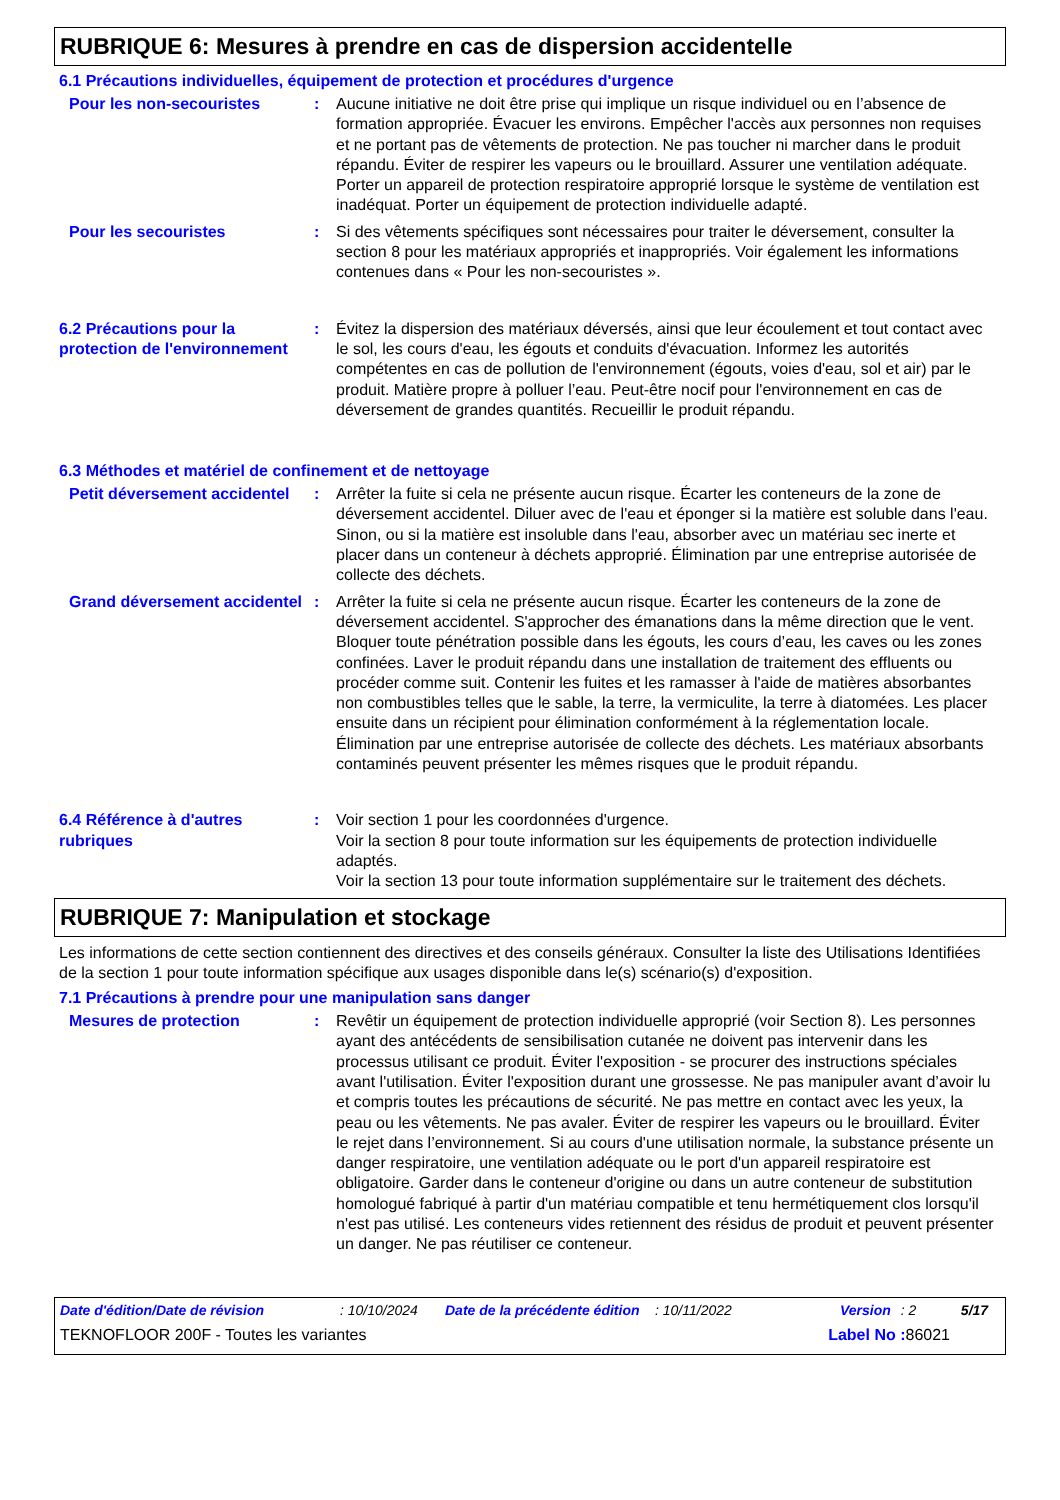RUBRIQUE 6: Mesures à prendre en cas de dispersion accidentelle
6.1 Précautions individuelles, équipement de protection et procédures d'urgence
Pour les non-secouristes : Aucune initiative ne doit être prise qui implique un risque individuel ou en l’absence de formation appropriée. Évacuer les environs. Empêcher l'accès aux personnes non requises et ne portant pas de vêtements de protection. Ne pas toucher ni marcher dans le produit répandu. Éviter de respirer les vapeurs ou le brouillard. Assurer une ventilation adéquate. Porter un appareil de protection respiratoire approprié lorsque le système de ventilation est inadéquat. Porter un équipement de protection individuelle adapté.
Pour les secouristes : Si des vêtements spécifiques sont nécessaires pour traiter le déversement, consulter la section 8 pour les matériaux appropriés et inappropriés. Voir également les informations contenues dans « Pour les non-secouristes ».
6.2 Précautions pour la protection de l'environnement
: Évitez la dispersion des matériaux déversés, ainsi que leur écoulement et tout contact avec le sol, les cours d'eau, les égouts et conduits d'évacuation. Informez les autorités compétentes en cas de pollution de l'environnement (égouts, voies d'eau, sol et air) par le produit. Matière propre à polluer l’eau. Peut-être nocif pour l'environnement en cas de déversement de grandes quantités. Recueillir le produit répandu.
6.3 Méthodes et matériel de confinement et de nettoyage
Petit déversement accidentel
: Arrêter la fuite si cela ne présente aucun risque. Écarter les conteneurs de la zone de déversement accidentel. Diluer avec de l'eau et éponger si la matière est soluble dans l'eau. Sinon, ou si la matière est insoluble dans l'eau, absorber avec un matériau sec inerte et placer dans un conteneur à déchets approprié. Élimination par une entreprise autorisée de collecte des déchets.
Grand déversement accidentel
: Arrêter la fuite si cela ne présente aucun risque. Écarter les conteneurs de la zone de déversement accidentel. S'approcher des émanations dans la même direction que le vent. Bloquer toute pénétration possible dans les égouts, les cours d’eau, les caves ou les zones confinées. Laver le produit répandu dans une installation de traitement des effluents ou procéder comme suit. Contenir les fuites et les ramasser à l'aide de matières absorbantes non combustibles telles que le sable, la terre, la vermiculite, la terre à diatomées. Les placer ensuite dans un récipient pour élimination conformément à la réglementation locale. Élimination par une entreprise autorisée de collecte des déchets. Les matériaux absorbants contaminés peuvent présenter les mêmes risques que le produit répandu.
6.4 Référence à d'autres rubriques
: Voir section 1 pour les coordonnées d'urgence.
Voir la section 8 pour toute information sur les équipements de protection individuelle adaptés.
Voir la section 13 pour toute information supplémentaire sur le traitement des déchets.
RUBRIQUE 7: Manipulation et stockage
Les informations de cette section contiennent des directives et des conseils généraux. Consulter la liste des Utilisations Identifiées de la section 1 pour toute information spécifique aux usages disponible dans le(s) scénario(s) d'exposition.
7.1 Précautions à prendre pour une manipulation sans danger
Mesures de protection : Revêtir un équipement de protection individuelle approprié (voir Section 8). Les personnes ayant des antécédents de sensibilisation cutanée ne doivent pas intervenir dans les processus utilisant ce produit. Éviter l'exposition - se procurer des instructions spéciales avant l'utilisation. Éviter l'exposition durant une grossesse. Ne pas manipuler avant d’avoir lu et compris toutes les précautions de sécurité. Ne pas mettre en contact avec les yeux, la peau ou les vêtements. Ne pas avaler. Éviter de respirer les vapeurs ou le brouillard. Éviter le rejet dans l’environnement. Si au cours d'une utilisation normale, la substance présente un danger respiratoire, une ventilation adéquate ou le port d'un appareil respiratoire est obligatoire. Garder dans le conteneur d'origine ou dans un autre conteneur de substitution homologué fabriqué à partir d'un matériau compatible et tenu hermétiquement clos lorsqu'il n'est pas utilisé. Les conteneurs vides retiennent des résidus de produit et peuvent présenter un danger. Ne pas réutiliser ce conteneur.
Date d'édition/Date de révision: 10/10/2024 Date de la précédente édition: 10/11/2022 Version: 2 5/17
TEKNOFLOOR 200F - Toutes les variantes Label No : 86021